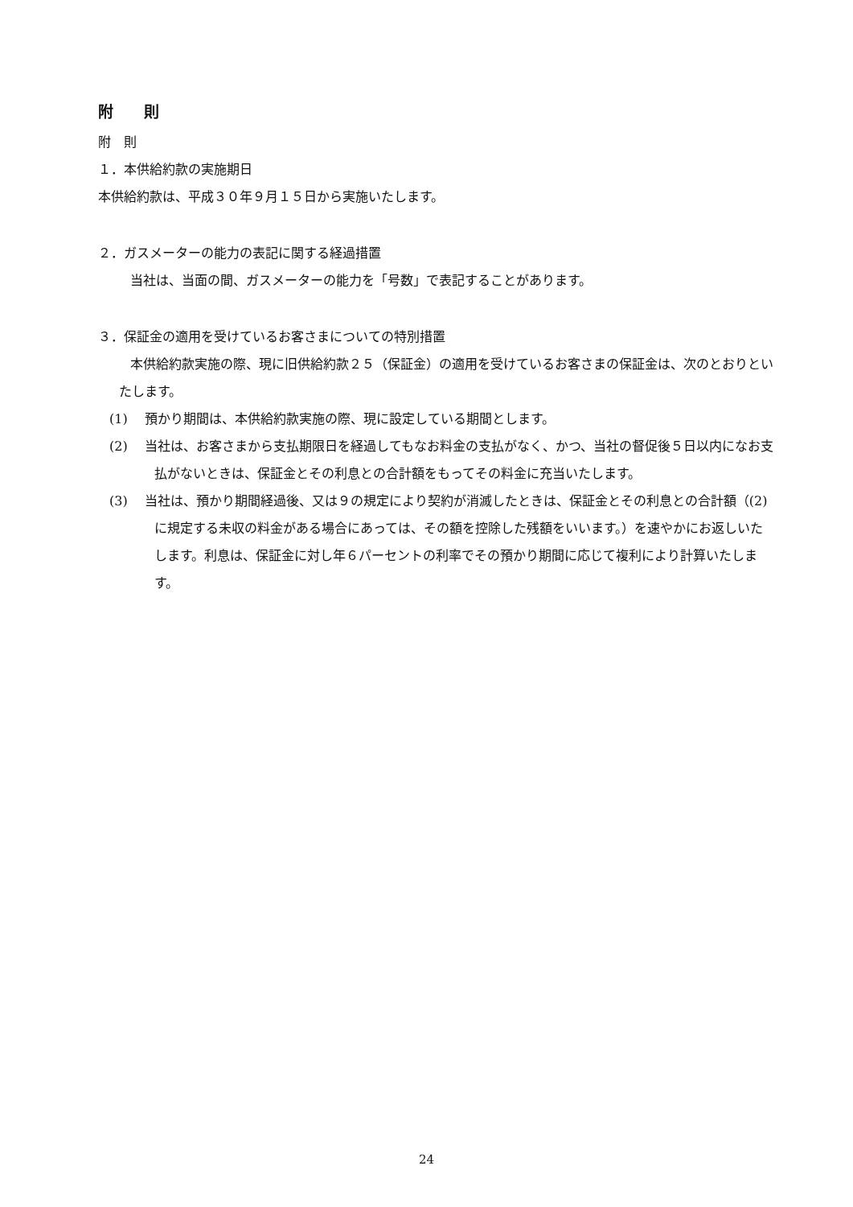附　　則
附　則
１．本供給約款の実施期日
本供給約款は、平成３０年９月１５日から実施いたします。
２．ガスメーターの能力の表記に関する経過措置
当社は、当面の間、ガスメーターの能力を「号数」で表記することがあります。
３．保証金の適用を受けているお客さまについての特別措置
本供給約款実施の際、現に旧供給約款２５（保証金）の適用を受けているお客さまの保証金は、次のとおりといたします。
(1)　 預かり期間は、本供給約款実施の際、現に設定している期間とします。
(2)　 当社は、お客さまから支払期限日を経過してもなお料金の支払がなく、かつ、当社の督促後５日以内になお支払がないときは、保証金とその利息との合計額をもってその料金に充当いたします。
(3)　 当社は、預かり期間経過後、又は９の規定により契約が消滅したときは、保証金とその利息との合計額（(2)に規定する未収の料金がある場合にあっては、その額を控除した残額をいいます。）を速やかにお返しいたします。利息は、保証金に対し年６パーセントの利率でその預かり期間に応じて複利により計算いたします。
24